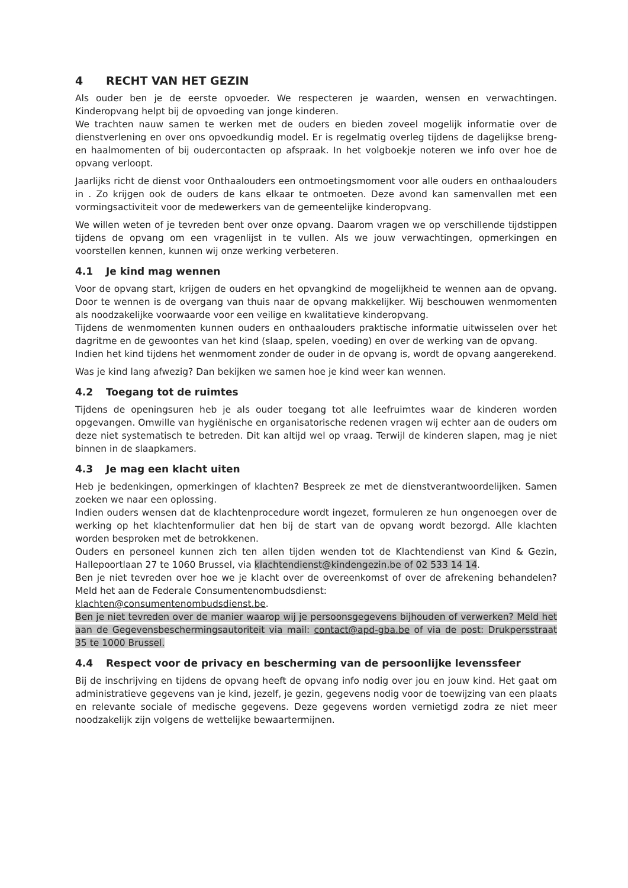4 RECHT VAN HET GEZIN
Als ouder ben je de eerste opvoeder. We respecteren je waarden, wensen en verwachtingen. Kinderopvang helpt bij de opvoeding van jonge kinderen.
We trachten nauw samen te werken met de ouders en bieden zoveel mogelijk informatie over de dienstverlening en over ons opvoedkundig model. Er is regelmatig overleg tijdens de dagelijkse breng- en haalmomenten of bij oudercontacten op afspraak. In het volgboekje noteren we info over hoe de opvang verloopt.
Jaarlijks richt de dienst voor Onthaalouders een ontmoetingsmoment voor alle ouders en onthaalouders in . Zo krijgen ook de ouders de kans elkaar te ontmoeten. Deze avond kan samenvallen met een vormingsactiviteit voor de medewerkers van de gemeentelijke kinderopvang.
We willen weten of je tevreden bent over onze opvang. Daarom vragen we op verschillende tijdstippen tijdens de opvang om een vragenlijst in te vullen. Als we jouw verwachtingen, opmerkingen en voorstellen kennen, kunnen wij onze werking verbeteren.
4.1 Je kind mag wennen
Voor de opvang start, krijgen de ouders en het opvangkind de mogelijkheid te wennen aan de opvang. Door te wennen is de overgang van thuis naar de opvang makkelijker. Wij beschouwen wenmomenten als noodzakelijke voorwaarde voor een veilige en kwalitatieve kinderopvang.
Tijdens de wenmomenten kunnen ouders en onthaalouders praktische informatie uitwisselen over het dagritme en de gewoontes van het kind (slaap, spelen, voeding) en over de werking van de opvang.
Indien het kind tijdens het wenmoment zonder de ouder in de opvang is, wordt de opvang aangerekend.
Was je kind lang afwezig? Dan bekijken we samen hoe je kind weer kan wennen.
4.2 Toegang tot de ruimtes
Tijdens de openingsuren heb je als ouder toegang tot alle leefruimtes waar de kinderen worden opgevangen. Omwille van hygiënische en organisatorische redenen vragen wij echter aan de ouders om deze niet systematisch te betreden. Dit kan altijd wel op vraag. Terwijl de kinderen slapen, mag je niet binnen in de slaapkamers.
4.3 Je mag een klacht uiten
Heb je bedenkingen, opmerkingen of klachten? Bespreek ze met de dienstverantwoordelijken. Samen zoeken we naar een oplossing.
Indien ouders wensen dat de klachtenprocedure wordt ingezet, formuleren ze hun ongenoegen over de werking op het klachtenformulier dat hen bij de start van de opvang wordt bezorgd. Alle klachten worden besproken met de betrokkenen.
Ouders en personeel kunnen zich ten allen tijden wenden tot de Klachtendienst van Kind & Gezin, Hallepoortlaan 27 te 1060 Brussel, via klachtendienst@kindengezin.be of 02 533 14 14.
Ben je niet tevreden over hoe we je klacht over de overeenkomst of over de afrekening behandelen? Meld het aan de Federale Consumentenombudsdienst:
klachten@consumentenombudsdienst.be.
Ben je niet tevreden over de manier waarop wij je persoonsgegevens bijhouden of verwerken? Meld het aan de Gegevensbeschermingsautoriteit via mail: contact@apd-gba.be of via de post: Drukpersstraat 35 te 1000 Brussel.
4.4 Respect voor de privacy en bescherming van de persoonlijke levenssfeer
Bij de inschrijving en tijdens de opvang heeft de opvang info nodig over jou en jouw kind. Het gaat om administratieve gegevens van je kind, jezelf, je gezin, gegevens nodig voor de toewijzing van een plaats en relevante sociale of medische gegevens. Deze gegevens worden vernietigd zodra ze niet meer noodzakelijk zijn volgens de wettelijke bewaartermijnen.